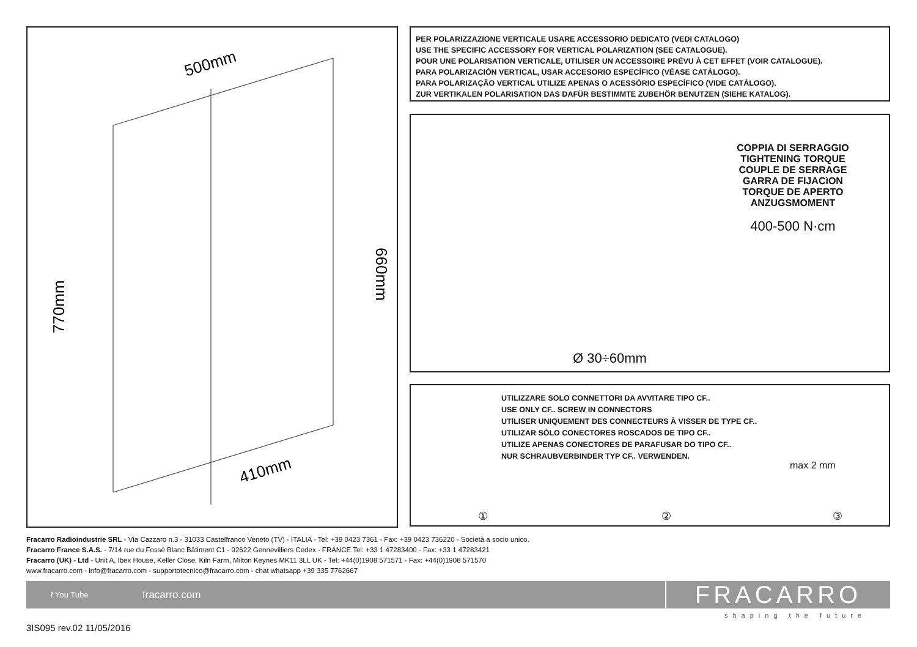500mm
410mm
770mm
660mm
PER POLARIZZAZIONE VERTICALE USARE ACCESSORIO DEDICATO (VEDI CATALOGO)
USE THE SPECIFIC ACCESSORY FOR VERTICAL POLARIZATION (SEE CATALOGUE).
POUR UNE POLARISATION VERTICALE, UTILISER UN ACCESSOIRE PRÉVU À CET EFFET (VOIR CATALOGUE).
PARA POLARIZACIÓN VERTICAL, USAR ACCESORIO ESPECÍFICO (VÉASE CATÁLOGO).
PARA POLARIZAÇÃO VERTICAL UTILIZE APENAS O ACESSÓRIO ESPECÍFICO (VIDE CATÁLOGO).
ZUR VERTIKALEN POLARISATION DAS DAFÜR BESTIMMTE ZUBEHÖR BENUTZEN (SIEHE KATALOG).
COPPIA DI SERRAGGIO
TIGHTENING TORQUE
COUPLE DE SERRAGE
GARRA DE FIJACìON
TORQUE DE APERTO
ANZUGSMOMENT
400-500 N·cm
Ø 30÷60mm
UTILIZZARE SOLO CONNETTORI DA AVVITARE TIPO CF..
USE ONLY CF.. SCREW IN CONNECTORS
UTILISER UNIQUEMENT DES CONNECTEURS À VISSER DE TYPE CF..
UTILIZAR SÓLO CONECTORES ROSCADOS DE TIPO CF..
UTILIZE APENAS CONECTORES DE PARAFUSAR DO TIPO CF..
NUR SCHRAUBVERBINDER TYP CF.. VERWENDEN.
max 2 mm
① ② ③
Fracarro Radioindustrie SRL - Via Cazzaro n.3 - 31033 Castelfranco Veneto (TV) - ITALIA - Tel: +39 0423 7361 - Fax: +39 0423 736220 - Società a socio unico.
Fracarro France S.A.S. - 7/14 rue du Fossé Blanc Bâtiment C1 - 92622 Gennevilliers Cedex - FRANCE Tel: +33 1 47283400 - Fax: +33 1 47283421
Fracarro (UK) - Ltd - Unit A, Ibex House, Keller Close, Kiln Farm, Milton Keynes MK11 3LL UK - Tel: +44(0)1908 571571 - Fax: +44(0)1908 571570
www.fracarro.com - info@fracarro.com - supportotecnico@fracarro.com - chat whatsapp +39 335 7762667
f You Tube fracarro.com FRACARRO
shaping the future
3IS095 rev.02 11/05/2016